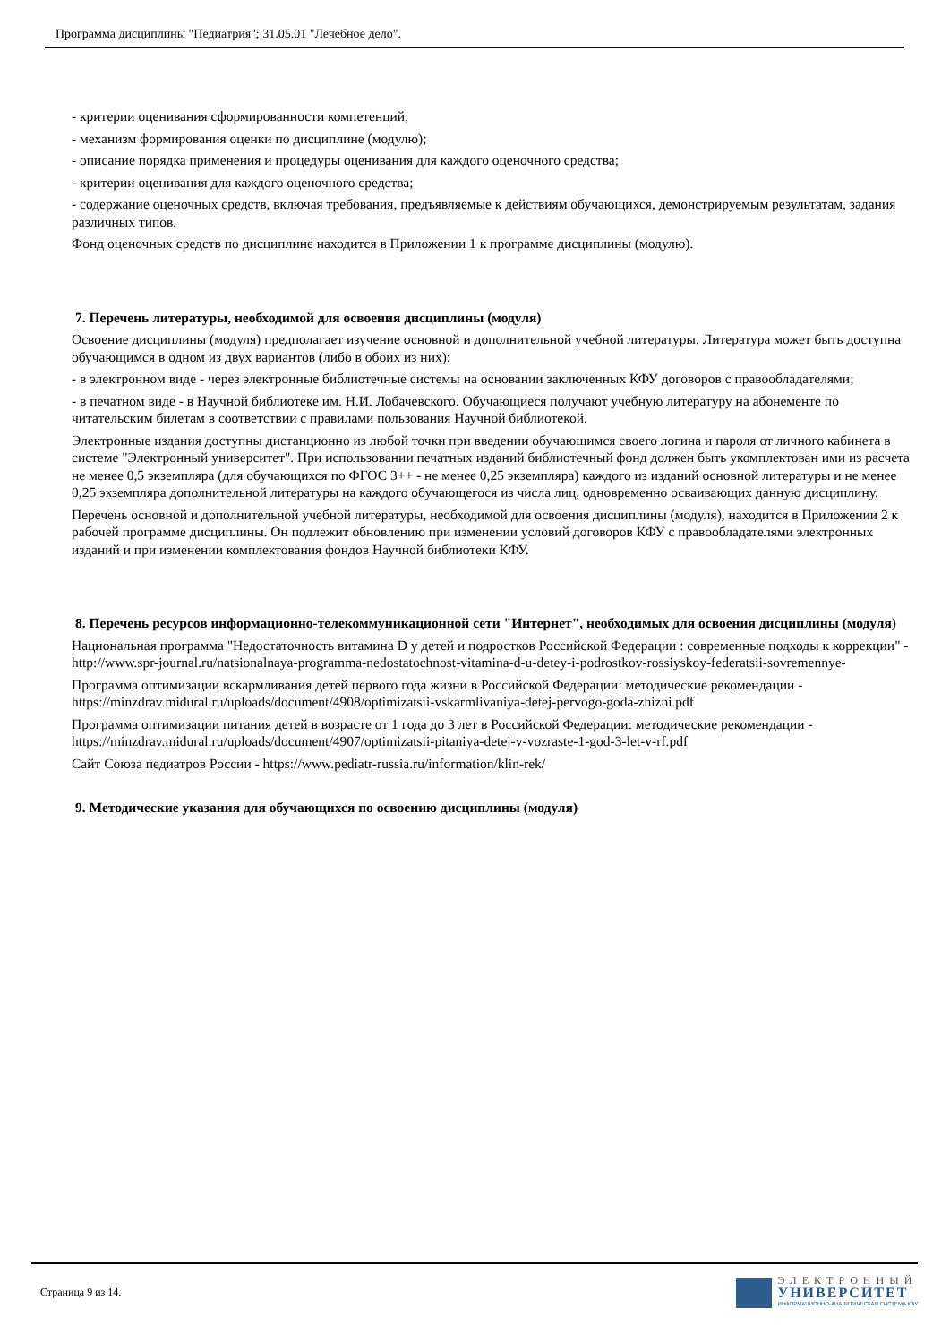Программа дисциплины "Педиатрия"; 31.05.01 "Лечебное дело".
- критерии оценивания сформированности компетенций;
- механизм формирования оценки по дисциплине (модулю);
- описание порядка применения и процедуры оценивания для каждого оценочного средства;
- критерии оценивания для каждого оценочного средства;
- содержание оценочных средств, включая требования, предъявляемые к действиям обучающихся, демонстрируемым результатам, задания различных типов.
Фонд оценочных средств по дисциплине находится в Приложении 1 к программе дисциплины (модулю).
7. Перечень литературы, необходимой для освоения дисциплины (модуля)
Освоение дисциплины (модуля) предполагает изучение основной и дополнительной учебной литературы. Литература может быть доступна обучающимся в одном из двух вариантов (либо в обоих из них):
- в электронном виде - через электронные библиотечные системы на основании заключенных КФУ договоров с правообладателями;
- в печатном виде - в Научной библиотеке им. Н.И. Лобачевского. Обучающиеся получают учебную литературу на абонементе по читательским билетам в соответствии с правилами пользования Научной библиотекой.
Электронные издания доступны дистанционно из любой точки при введении обучающимся своего логина и пароля от личного кабинета в системе "Электронный университет". При использовании печатных изданий библиотечный фонд должен быть укомплектован ими из расчета не менее 0,5 экземпляра (для обучающихся по ФГОС 3++ - не менее 0,25 экземпляра) каждого из изданий основной литературы и не менее 0,25 экземпляра дополнительной литературы на каждого обучающегося из числа лиц, одновременно осваивающих данную дисциплину.
Перечень основной и дополнительной учебной литературы, необходимой для освоения дисциплины (модуля), находится в Приложении 2 к рабочей программе дисциплины. Он подлежит обновлению при изменении условий договоров КФУ с правообладателями электронных изданий и при изменении комплектования фондов Научной библиотеки КФУ.
8. Перечень ресурсов информационно-телекоммуникационной сети "Интернет", необходимых для освоения дисциплины (модуля)
Национальная программа "Недостаточность витамина D у детей и подростков Российской Федерации : современные подходы к коррекции" -
http://www.spr-journal.ru/natsionalnaya-programma-nedostatochnost-vitamina-d-u-detey-i-podrostkov-rossiyskoy-federatsii-sovremennye-
Программа оптимизации вскармливания детей первого года жизни в Российской Федерации: методические рекомендации -
https://minzdrav.midural.ru/uploads/document/4908/optimizatsii-vskarmlivaniya-detej-pervogo-goda-zhizni.pdf
Программа оптимизации питания детей в возрасте от 1 года до 3 лет в Российской Федерации: методические рекомендации -
https://minzdrav.midural.ru/uploads/document/4907/optimizatsii-pitaniya-detej-v-vozraste-1-god-3-let-v-rf.pdf
Сайт Союза педиатров России - https://www.pediatr-russia.ru/information/klin-rek/
9. Методические указания для обучающихся по освоению дисциплины (модуля)
Страница 9 из 14.
ЭЛЕКТРОННЫЙ
УНИВЕРСИТЕТ
ИНФОРМАЦИОННО-АНАЛИТИЧЕСКАЯ СИСТЕМА КФУ